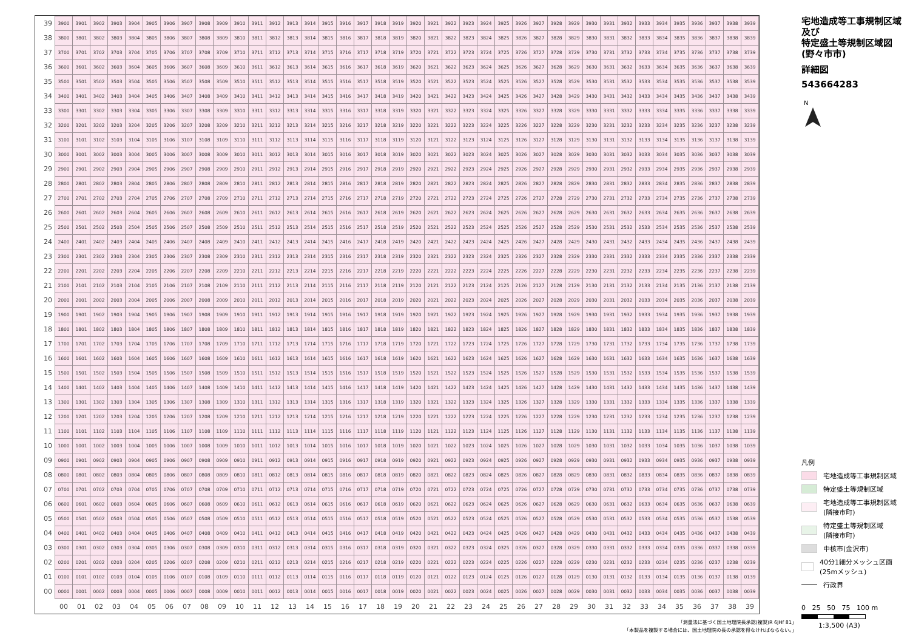| 39 | 3900 | 3901 | 3902 | 3903 | 3904 | 3905 | 3906 | 3907 | 3908 | 3909 | 3910 | 3911 | 3912 | 3913 | 3914 | 3915 | 3916 | 3917 | 3918 | 3919 | 3920 | 3921 | 3922 | 3923 | 3924 | 3925 | 3926 | 3927 | 3928 | 3929 | 3930 | 3931 | 3932 | 3933 | 3934 | 3935 | 3936 | 3937 | 3938 | 3939 |
| 38 | 3800 | 3801 | 3802 | 3803 | 3804 | 3805 | 3806 | 3807 | 3808 | 3809 | 3810 | 3811 | 3812 | 3813 | 3814 | 3815 | 3816 | 3817 | 3818 | 3819 | 3820 | 3821 | 3822 | 3823 | 3824 | 3825 | 3826 | 3827 | 3828 | 3829 | 3830 | 3831 | 3832 | 3833 | 3834 | 3835 | 3836 | 3837 | 3838 | 3839 |
| 37 | 3700 | 3701 | 3702 | 3703 | 3704 | 3705 | 3706 | 3707 | 3708 | 3709 | 3710 | 3711 | 3712 | 3713 | 3714 | 3715 | 3716 | 3717 | 3718 | 3719 | 3720 | 3721 | 3722 | 3723 | 3724 | 3725 | 3726 | 3727 | 3728 | 3729 | 3730 | 3731 | 3732 | 3733 | 3734 | 3735 | 3736 | 3737 | 3738 | 3739 |
| 36 | 3600 | 3601 | 3602 | 3603 | 3604 | 3605 | 3606 | 3607 | 3608 | 3609 | 3610 | 3611 | 3612 | 3613 | 3614 | 3615 | 3616 | 3617 | 3618 | 3619 | 3620 | 3621 | 3622 | 3623 | 3624 | 3625 | 3626 | 3627 | 3628 | 3629 | 3630 | 3631 | 3632 | 3633 | 3634 | 3635 | 3636 | 3637 | 3638 | 3639 |
| 35 | 3500 | 3501 | 3502 | 3503 | 3504 | 3505 | 3506 | 3507 | 3508 | 3509 | 3510 | 3511 | 3512 | 3513 | 3514 | 3515 | 3516 | 3517 | 3518 | 3519 | 3520 | 3521 | 3522 | 3523 | 3524 | 3525 | 3526 | 3527 | 3528 | 3529 | 3530 | 3531 | 3532 | 3533 | 3534 | 3535 | 3536 | 3537 | 3538 | 3539 |
| 34 | 3400 | 3401 | 3402 | 3403 | 3404 | 3405 | 3406 | 3407 | 3408 | 3409 | 3410 | 3411 | 3412 | 3413 | 3414 | 3415 | 3416 | 3417 | 3418 | 3419 | 3420 | 3421 | 3422 | 3423 | 3424 | 3425 | 3426 | 3427 | 3428 | 3429 | 3430 | 3431 | 3432 | 3433 | 3434 | 3435 | 3436 | 3437 | 3438 | 3439 |
| 33 | 3300 | 3301 | 3302 | 3303 | 3304 | 3305 | 3306 | 3307 | 3308 | 3309 | 3310 | 3311 | 3312 | 3313 | 3314 | 3315 | 3316 | 3317 | 3318 | 3319 | 3320 | 3321 | 3322 | 3323 | 3324 | 3325 | 3326 | 3327 | 3328 | 3329 | 3330 | 3331 | 3332 | 3333 | 3334 | 3335 | 3336 | 3337 | 3338 | 3339 |
| 32 | 3200 | 3201 | 3202 | 3203 | 3204 | 3205 | 3206 | 3207 | 3208 | 3209 | 3210 | 3211 | 3212 | 3213 | 3214 | 3215 | 3216 | 3217 | 3218 | 3219 | 3220 | 3221 | 3222 | 3223 | 3224 | 3225 | 3226 | 3227 | 3228 | 3229 | 3230 | 3231 | 3232 | 3233 | 3234 | 3235 | 3236 | 3237 | 3238 | 3239 |
| 31 | 3100 | 3101 | 3102 | 3103 | 3104 | 3105 | 3106 | 3107 | 3108 | 3109 | 3110 | 3111 | 3112 | 3113 | 3114 | 3115 | 3116 | 3117 | 3118 | 3119 | 3120 | 3121 | 3122 | 3123 | 3124 | 3125 | 3126 | 3127 | 3128 | 3129 | 3130 | 3131 | 3132 | 3133 | 3134 | 3135 | 3136 | 3137 | 3138 | 3139 |
| 30 | 3000 | 3001 | 3002 | 3003 | 3004 | 3005 | 3006 | 3007 | 3008 | 3009 | 3010 | 3011 | 3012 | 3013 | 3014 | 3015 | 3016 | 3017 | 3018 | 3019 | 3020 | 3021 | 3022 | 3023 | 3024 | 3025 | 3026 | 3027 | 3028 | 3029 | 3030 | 3031 | 3032 | 3033 | 3034 | 3035 | 3036 | 3037 | 3038 | 3039 |
| 29 | 2900 | 2901 | 2902 | 2903 | 2904 | 2905 | 2906 | 2907 | 2908 | 2909 | 2910 | 2911 | 2912 | 2913 | 2914 | 2915 | 2916 | 2917 | 2918 | 2919 | 2920 | 2921 | 2922 | 2923 | 2924 | 2925 | 2926 | 2927 | 2928 | 2929 | 2930 | 2931 | 2932 | 2933 | 2934 | 2935 | 2936 | 2937 | 2938 | 2939 |
| 28 | 2800 | 2801 | 2802 | 2803 | 2804 | 2805 | 2806 | 2807 | 2808 | 2809 | 2810 | 2811 | 2812 | 2813 | 2814 | 2815 | 2816 | 2817 | 2818 | 2819 | 2820 | 2821 | 2822 | 2823 | 2824 | 2825 | 2826 | 2827 | 2828 | 2829 | 2830 | 2831 | 2832 | 2833 | 2834 | 2835 | 2836 | 2837 | 2838 | 2839 |
| 27 | 2700 | 2701 | 2702 | 2703 | 2704 | 2705 | 2706 | 2707 | 2708 | 2709 | 2710 | 2711 | 2712 | 2713 | 2714 | 2715 | 2716 | 2717 | 2718 | 2719 | 2720 | 2721 | 2722 | 2723 | 2724 | 2725 | 2726 | 2727 | 2728 | 2729 | 2730 | 2731 | 2732 | 2733 | 2734 | 2735 | 2736 | 2737 | 2738 | 2739 |
| 26 | 2600 | 2601 | 2602 | 2603 | 2604 | 2605 | 2606 | 2607 | 2608 | 2609 | 2610 | 2611 | 2612 | 2613 | 2614 | 2615 | 2616 | 2617 | 2618 | 2619 | 2620 | 2621 | 2622 | 2623 | 2624 | 2625 | 2626 | 2627 | 2628 | 2629 | 2630 | 2631 | 2632 | 2633 | 2634 | 2635 | 2636 | 2637 | 2638 | 2639 |
| 25 | 2500 | 2501 | 2502 | 2503 | 2504 | 2505 | 2506 | 2507 | 2508 | 2509 | 2510 | 2511 | 2512 | 2513 | 2514 | 2515 | 2516 | 2517 | 2518 | 2519 | 2520 | 2521 | 2522 | 2523 | 2524 | 2525 | 2526 | 2527 | 2528 | 2529 | 2530 | 2531 | 2532 | 2533 | 2534 | 2535 | 2536 | 2537 | 2538 | 2539 |
| 24 | 2400 | 2401 | 2402 | 2403 | 2404 | 2405 | 2406 | 2407 | 2408 | 2409 | 2410 | 2411 | 2412 | 2413 | 2414 | 2415 | 2416 | 2417 | 2418 | 2419 | 2420 | 2421 | 2422 | 2423 | 2424 | 2425 | 2426 | 2427 | 2428 | 2429 | 2430 | 2431 | 2432 | 2433 | 2434 | 2435 | 2436 | 2437 | 2438 | 2439 |
| 23 | 2300 | 2301 | 2302 | 2303 | 2304 | 2305 | 2306 | 2307 | 2308 | 2309 | 2310 | 2311 | 2312 | 2313 | 2314 | 2315 | 2316 | 2317 | 2318 | 2319 | 2320 | 2321 | 2322 | 2323 | 2324 | 2325 | 2326 | 2327 | 2328 | 2329 | 2330 | 2331 | 2332 | 2333 | 2334 | 2335 | 2336 | 2337 | 2338 | 2339 |
| 22 | 2200 | 2201 | 2202 | 2203 | 2204 | 2205 | 2206 | 2207 | 2208 | 2209 | 2210 | 2211 | 2212 | 2213 | 2214 | 2215 | 2216 | 2217 | 2218 | 2219 | 2220 | 2221 | 2222 | 2223 | 2224 | 2225 | 2226 | 2227 | 2228 | 2229 | 2230 | 2231 | 2232 | 2233 | 2234 | 2235 | 2236 | 2237 | 2238 | 2239 |
| 21 | 2100 | 2101 | 2102 | 2103 | 2104 | 2105 | 2106 | 2107 | 2108 | 2109 | 2110 | 2111 | 2112 | 2113 | 2114 | 2115 | 2116 | 2117 | 2118 | 2119 | 2120 | 2121 | 2122 | 2123 | 2124 | 2125 | 2126 | 2127 | 2128 | 2129 | 2130 | 2131 | 2132 | 2133 | 2134 | 2135 | 2136 | 2137 | 2138 | 2139 |
| 20 | 2000 | 2001 | 2002 | 2003 | 2004 | 2005 | 2006 | 2007 | 2008 | 2009 | 2010 | 2011 | 2012 | 2013 | 2014 | 2015 | 2016 | 2017 | 2018 | 2019 | 2020 | 2021 | 2022 | 2023 | 2024 | 2025 | 2026 | 2027 | 2028 | 2029 | 2030 | 2031 | 2032 | 2033 | 2034 | 2035 | 2036 | 2037 | 2038 | 2039 |
| 19 | 1900 | 1901 | 1902 | 1903 | 1904 | 1905 | 1906 | 1907 | 1908 | 1909 | 1910 | 1911 | 1912 | 1913 | 1914 | 1915 | 1916 | 1917 | 1918 | 1919 | 1920 | 1921 | 1922 | 1923 | 1924 | 1925 | 1926 | 1927 | 1928 | 1929 | 1930 | 1931 | 1932 | 1933 | 1934 | 1935 | 1936 | 1937 | 1938 | 1939 |
| 18 | 1800 | 1801 | 1802 | 1803 | 1804 | 1805 | 1806 | 1807 | 1808 | 1809 | 1810 | 1811 | 1812 | 1813 | 1814 | 1815 | 1816 | 1817 | 1818 | 1819 | 1820 | 1821 | 1822 | 1823 | 1824 | 1825 | 1826 | 1827 | 1828 | 1829 | 1830 | 1831 | 1832 | 1833 | 1834 | 1835 | 1836 | 1837 | 1838 | 1839 |
| 17 | 1700 | 1701 | 1702 | 1703 | 1704 | 1705 | 1706 | 1707 | 1708 | 1709 | 1710 | 1711 | 1712 | 1713 | 1714 | 1715 | 1716 | 1717 | 1718 | 1719 | 1720 | 1721 | 1722 | 1723 | 1724 | 1725 | 1726 | 1727 | 1728 | 1729 | 1730 | 1731 | 1732 | 1733 | 1734 | 1735 | 1736 | 1737 | 1738 | 1739 |
| 16 | 1600 | 1601 | 1602 | 1603 | 1604 | 1605 | 1606 | 1607 | 1608 | 1609 | 1610 | 1611 | 1612 | 1613 | 1614 | 1615 | 1616 | 1617 | 1618 | 1619 | 1620 | 1621 | 1622 | 1623 | 1624 | 1625 | 1626 | 1627 | 1628 | 1629 | 1630 | 1631 | 1632 | 1633 | 1634 | 1635 | 1636 | 1637 | 1638 | 1639 |
| 15 | 1500 | 1501 | 1502 | 1503 | 1504 | 1505 | 1506 | 1507 | 1508 | 1509 | 1510 | 1511 | 1512 | 1513 | 1514 | 1515 | 1516 | 1517 | 1518 | 1519 | 1520 | 1521 | 1522 | 1523 | 1524 | 1525 | 1526 | 1527 | 1528 | 1529 | 1530 | 1531 | 1532 | 1533 | 1534 | 1535 | 1536 | 1537 | 1538 | 1539 |
| 14 | 1400 | 1401 | 1402 | 1403 | 1404 | 1405 | 1406 | 1407 | 1408 | 1409 | 1410 | 1411 | 1412 | 1413 | 1414 | 1415 | 1416 | 1417 | 1418 | 1419 | 1420 | 1421 | 1422 | 1423 | 1424 | 1425 | 1426 | 1427 | 1428 | 1429 | 1430 | 1431 | 1432 | 1433 | 1434 | 1435 | 1436 | 1437 | 1438 | 1439 |
| 13 | 1300 | 1301 | 1302 | 1303 | 1304 | 1305 | 1306 | 1307 | 1308 | 1309 | 1310 | 1311 | 1312 | 1313 | 1314 | 1315 | 1316 | 1317 | 1318 | 1319 | 1320 | 1321 | 1322 | 1323 | 1324 | 1325 | 1326 | 1327 | 1328 | 1329 | 1330 | 1331 | 1332 | 1333 | 1334 | 1335 | 1336 | 1337 | 1338 | 1339 |
| 12 | 1200 | 1201 | 1202 | 1203 | 1204 | 1205 | 1206 | 1207 | 1208 | 1209 | 1210 | 1211 | 1212 | 1213 | 1214 | 1215 | 1216 | 1217 | 1218 | 1219 | 1220 | 1221 | 1222 | 1223 | 1224 | 1225 | 1226 | 1227 | 1228 | 1229 | 1230 | 1231 | 1232 | 1233 | 1234 | 1235 | 1236 | 1237 | 1238 | 1239 |
| 11 | 1100 | 1101 | 1102 | 1103 | 1104 | 1105 | 1106 | 1107 | 1108 | 1109 | 1110 | 1111 | 1112 | 1113 | 1114 | 1115 | 1116 | 1117 | 1118 | 1119 | 1120 | 1121 | 1122 | 1123 | 1124 | 1125 | 1126 | 1127 | 1128 | 1129 | 1130 | 1131 | 1132 | 1133 | 1134 | 1135 | 1136 | 1137 | 1138 | 1139 |
| 10 | 1000 | 1001 | 1002 | 1003 | 1004 | 1005 | 1006 | 1007 | 1008 | 1009 | 1010 | 1011 | 1012 | 1013 | 1014 | 1015 | 1016 | 1017 | 1018 | 1019 | 1020 | 1021 | 1022 | 1023 | 1024 | 1025 | 1026 | 1027 | 1028 | 1029 | 1030 | 1031 | 1032 | 1033 | 1034 | 1035 | 1036 | 1037 | 1038 | 1039 |
| 09 | 0900 | 0901 | 0902 | 0903 | 0904 | 0905 | 0906 | 0907 | 0908 | 0909 | 0910 | 0911 | 0912 | 0913 | 0914 | 0915 | 0916 | 0917 | 0918 | 0919 | 0920 | 0921 | 0922 | 0923 | 0924 | 0925 | 0926 | 0927 | 0928 | 0929 | 0930 | 0931 | 0932 | 0933 | 0934 | 0935 | 0936 | 0937 | 0938 | 0939 |
| 08 | 0800 | 0801 | 0802 | 0803 | 0804 | 0805 | 0806 | 0807 | 0808 | 0809 | 0810 | 0811 | 0812 | 0813 | 0814 | 0815 | 0816 | 0817 | 0818 | 0819 | 0820 | 0821 | 0822 | 0823 | 0824 | 0825 | 0826 | 0827 | 0828 | 0829 | 0830 | 0831 | 0832 | 0833 | 0834 | 0835 | 0836 | 0837 | 0838 | 0839 |
| 07 | 0700 | 0701 | 0702 | 0703 | 0704 | 0705 | 0706 | 0707 | 0708 | 0709 | 0710 | 0711 | 0712 | 0713 | 0714 | 0715 | 0716 | 0717 | 0718 | 0719 | 0720 | 0721 | 0722 | 0723 | 0724 | 0725 | 0726 | 0727 | 0728 | 0729 | 0730 | 0731 | 0732 | 0733 | 0734 | 0735 | 0736 | 0737 | 0738 | 0739 |
| 06 | 0600 | 0601 | 0602 | 0603 | 0604 | 0605 | 0606 | 0607 | 0608 | 0609 | 0610 | 0611 | 0612 | 0613 | 0614 | 0615 | 0616 | 0617 | 0618 | 0619 | 0620 | 0621 | 0622 | 0623 | 0624 | 0625 | 0626 | 0627 | 0628 | 0629 | 0630 | 0631 | 0632 | 0633 | 0634 | 0635 | 0636 | 0637 | 0638 | 0639 |
| 05 | 0500 | 0501 | 0502 | 0503 | 0504 | 0505 | 0506 | 0507 | 0508 | 0509 | 0510 | 0511 | 0512 | 0513 | 0514 | 0515 | 0516 | 0517 | 0518 | 0519 | 0520 | 0521 | 0522 | 0523 | 0524 | 0525 | 0526 | 0527 | 0528 | 0529 | 0530 | 0531 | 0532 | 0533 | 0534 | 0535 | 0536 | 0537 | 0538 | 0539 |
| 04 | 0400 | 0401 | 0402 | 0403 | 0404 | 0405 | 0406 | 0407 | 0408 | 0409 | 0410 | 0411 | 0412 | 0413 | 0414 | 0415 | 0416 | 0417 | 0418 | 0419 | 0420 | 0421 | 0422 | 0423 | 0424 | 0425 | 0426 | 0427 | 0428 | 0429 | 0430 | 0431 | 0432 | 0433 | 0434 | 0435 | 0436 | 0437 | 0438 | 0439 |
| 03 | 0300 | 0301 | 0302 | 0303 | 0304 | 0305 | 0306 | 0307 | 0308 | 0309 | 0310 | 0311 | 0312 | 0313 | 0314 | 0315 | 0316 | 0317 | 0318 | 0319 | 0320 | 0321 | 0322 | 0323 | 0324 | 0325 | 0326 | 0327 | 0328 | 0329 | 0330 | 0331 | 0332 | 0333 | 0334 | 0335 | 0336 | 0337 | 0338 | 0339 |
| 02 | 0200 | 0201 | 0202 | 0203 | 0204 | 0205 | 0206 | 0207 | 0208 | 0209 | 0210 | 0211 | 0212 | 0213 | 0214 | 0215 | 0216 | 0217 | 0218 | 0219 | 0220 | 0221 | 0222 | 0223 | 0224 | 0225 | 0226 | 0227 | 0228 | 0229 | 0230 | 0231 | 0232 | 0233 | 0234 | 0235 | 0236 | 0237 | 0238 | 0239 |
| 01 | 0100 | 0101 | 0102 | 0103 | 0104 | 0105 | 0106 | 0107 | 0108 | 0109 | 0110 | 0111 | 0112 | 0113 | 0114 | 0115 | 0116 | 0117 | 0118 | 0119 | 0120 | 0121 | 0122 | 0123 | 0124 | 0125 | 0126 | 0127 | 0128 | 0129 | 0130 | 0131 | 0132 | 0133 | 0134 | 0135 | 0136 | 0137 | 0138 | 0139 |
| 00 | 0000 | 0001 | 0002 | 0003 | 0004 | 0005 | 0006 | 0007 | 0008 | 0009 | 0010 | 0011 | 0012 | 0013 | 0014 | 0015 | 0016 | 0017 | 0018 | 0019 | 0020 | 0021 | 0022 | 0023 | 0024 | 0025 | 0026 | 0027 | 0028 | 0029 | 0030 | 0031 | 0032 | 0033 | 0034 | 0035 | 0036 | 0037 | 0038 | 0039 |
| | 00 | 01 | 02 | 03 | 04 | 05 | 06 | 07 | 08 | 09 | 10 | 11 | 12 | 13 | 14 | 15 | 16 | 17 | 18 | 19 | 20 | 21 | 22 | 23 | 24 | 25 | 26 | 27 | 28 | 29 | 30 | 31 | 32 | 33 | 34 | 35 | 36 | 37 | 38 | 39 |
「測量法に基づく国土地理院長承認(複製)R 6JHf 81」
「本製品を複製する場合には、国土地理院の長の承認を得なければならない。」
宅地造成等工事規制区域及び
特定盛土等規制区域図
(野々市市)
詳細図
543664283
N
凡例
宅地造成等工事規制区域
特定盛土等規制区域
宅地造成等工事規制区域
(隣接市町)
特定盛土等規制区域
(隣接市町)
中核市(金沢市)
40分1細分メッシュ区画(25mメッシュ)
行政界
0 25 50 75 100 m
1:3,500 (A3)